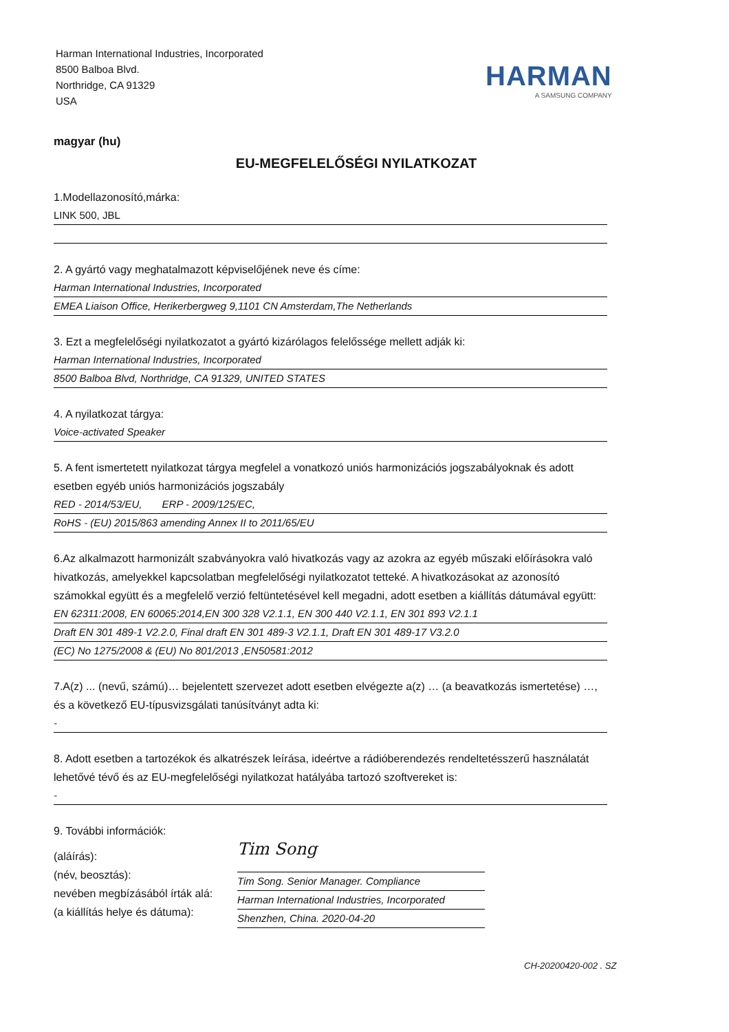Harman International Industries, Incorporated
8500 Balboa Blvd.
Northridge, CA 91329
USA
HARMAN
A SAMSUNG COMPANY
magyar (hu)
EU-MEGFELELŐSÉGI NYILATKOZAT
1.Modellazonosító,márka:
LINK 500, JBL
2. A gyártó vagy meghatalmazott képviselőjének neve és címe:
Harman International Industries, Incorporated
EMEA Liaison Office, Herikerbergweg 9,1101 CN Amsterdam,The Netherlands
3. Ezt a megfelelőségi nyilatkozatot a gyártó kizárólagos felelőssége mellett adják ki:
Harman International Industries, Incorporated
8500 Balboa Blvd, Northridge, CA 91329, UNITED STATES
4. A nyilatkozat tárgya:
Voice-activated Speaker
5. A fent ismertetett nyilatkozat tárgya megfelel a vonatkozó uniós harmonizációs jogszabályoknak és adott esetben egyéb uniós harmonizációs jogszabály
RED - 2014/53/EU, ERP - 2009/125/EC,
RoHS - (EU) 2015/863 amending Annex II to 2011/65/EU
6.Az alkalmazott harmonizált szabványokra való hivatkozás vagy az azokra az egyéb műszaki előírásokra való hivatkozás, amelyekkel kapcsolatban megfelelőségi nyilatkozatot tetteké. A hivatkozásokat az azonosító számokkal együtt és a megfelelő verzió feltüntetésével kell megadni, adott esetben a kiállítás dátumával együtt:
EN 62311:2008, EN 60065:2014,EN 300 328 V2.1.1, EN 300 440 V2.1.1, EN 301 893 V2.1.1
Draft EN 301 489-1 V2.2.0, Final draft EN 301 489-3 V2.1.1, Draft EN 301 489-17 V3.2.0
(EC) No 1275/2008 & (EU) No 801/2013 ,EN50581:2012
7.A(z) ... (nevű, számú)… bejelentett szervezet adott esetben elvégezte a(z) … (a beavatkozás ismertetése) …, és a következő EU-típusvizsgálati tanúsítványt adta ki:
-
8. Adott esetben a tartozékok és alkatrészek leírása, ideértve a rádióberendezés rendeltetésszerű használatát lehetővé tévő és az EU-megfelelőségi nyilatkozat hatályába tartozó szoftvereket is:
-
9. További információk:
(aláírás):
(név, beosztás):
nevében megbízásából írták alá:
(a kiállítás helye és dátuma):
Tim Song
Tim Song. Senior Manager. Compliance
Harman International Industries, Incorporated
Shenzhen, China. 2020-04-20
CH-20200420-002 . SZ